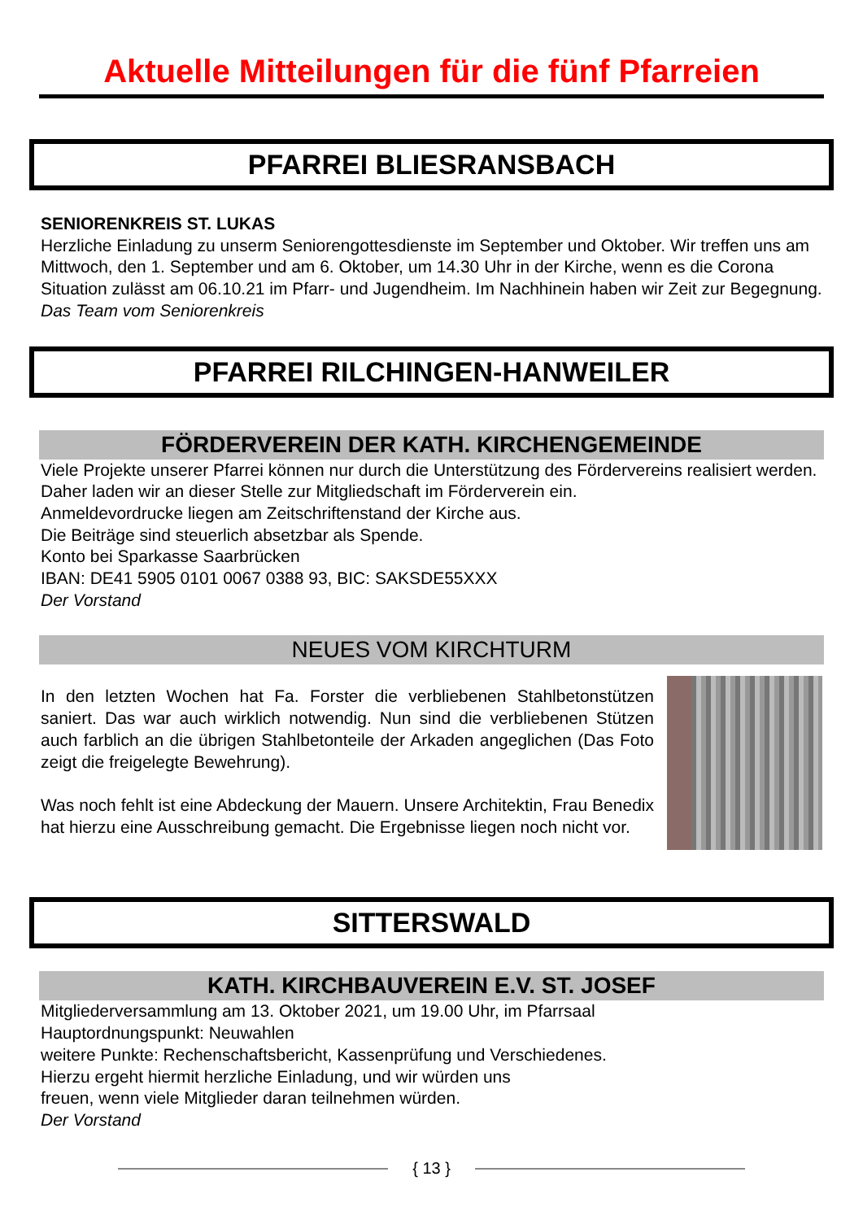Aktuelle Mitteilungen für die fünf Pfarreien
PFARREI BLIESRANSBACH
SENIORENKREIS ST. LUKAS
Herzliche Einladung zu unserm Seniorengottesdienste im September und Oktober. Wir treffen uns am Mittwoch, den 1. September und am 6. Oktober, um 14.30 Uhr in der Kirche, wenn es die Corona Situation zulässt am 06.10.21 im Pfarr- und Jugendheim. Im Nachhinein haben wir Zeit zur Begegnung.
Das Team vom Seniorenkreis
PFARREI RILCHINGEN-HANWEILER
FÖRDERVEREIN DER KATH. KIRCHENGEMEINDE
Viele Projekte unserer Pfarrei können nur durch die Unterstützung des Fördervereins realisiert werden. Daher laden wir an dieser Stelle zur Mitgliedschaft im Förderverein ein.
Anmeldevordrucke liegen am Zeitschriftenstand der Kirche aus.
Die Beiträge sind steuerlich absetzbar als Spende.
Konto bei Sparkasse Saarbrücken
IBAN: DE41 5905 0101 0067 0388 93, BIC: SAKSDE55XXX
Der Vorstand
NEUES VOM KIRCHTURM
In den letzten Wochen hat Fa. Forster die verbliebenen Stahlbetonstützen saniert. Das war auch wirklich notwendig. Nun sind die verbliebenen Stützen auch farblich an die übrigen Stahlbetonteile der Arkaden angeglichen (Das Foto zeigt die freigelegte Bewehrung).
Was noch fehlt ist eine Abdeckung der Mauern. Unsere Architektin, Frau Benedix hat hierzu eine Ausschreibung gemacht. Die Ergebnisse liegen noch nicht vor.
SITTERSWALD
KATH. KIRCHBAUVEREIN E.V. ST. JOSEF
Mitgliederversammlung am 13. Oktober 2021, um 19.00 Uhr, im Pfarrsaal
Hauptordnungspunkt: Neuwahlen
weitere Punkte: Rechenschaftsbericht, Kassenprüfung und Verschiedenes.
Hierzu ergeht hiermit herzliche Einladung, und wir würden uns
freuen, wenn viele Mitglieder daran teilnehmen würden.
Der Vorstand
{ 13 }